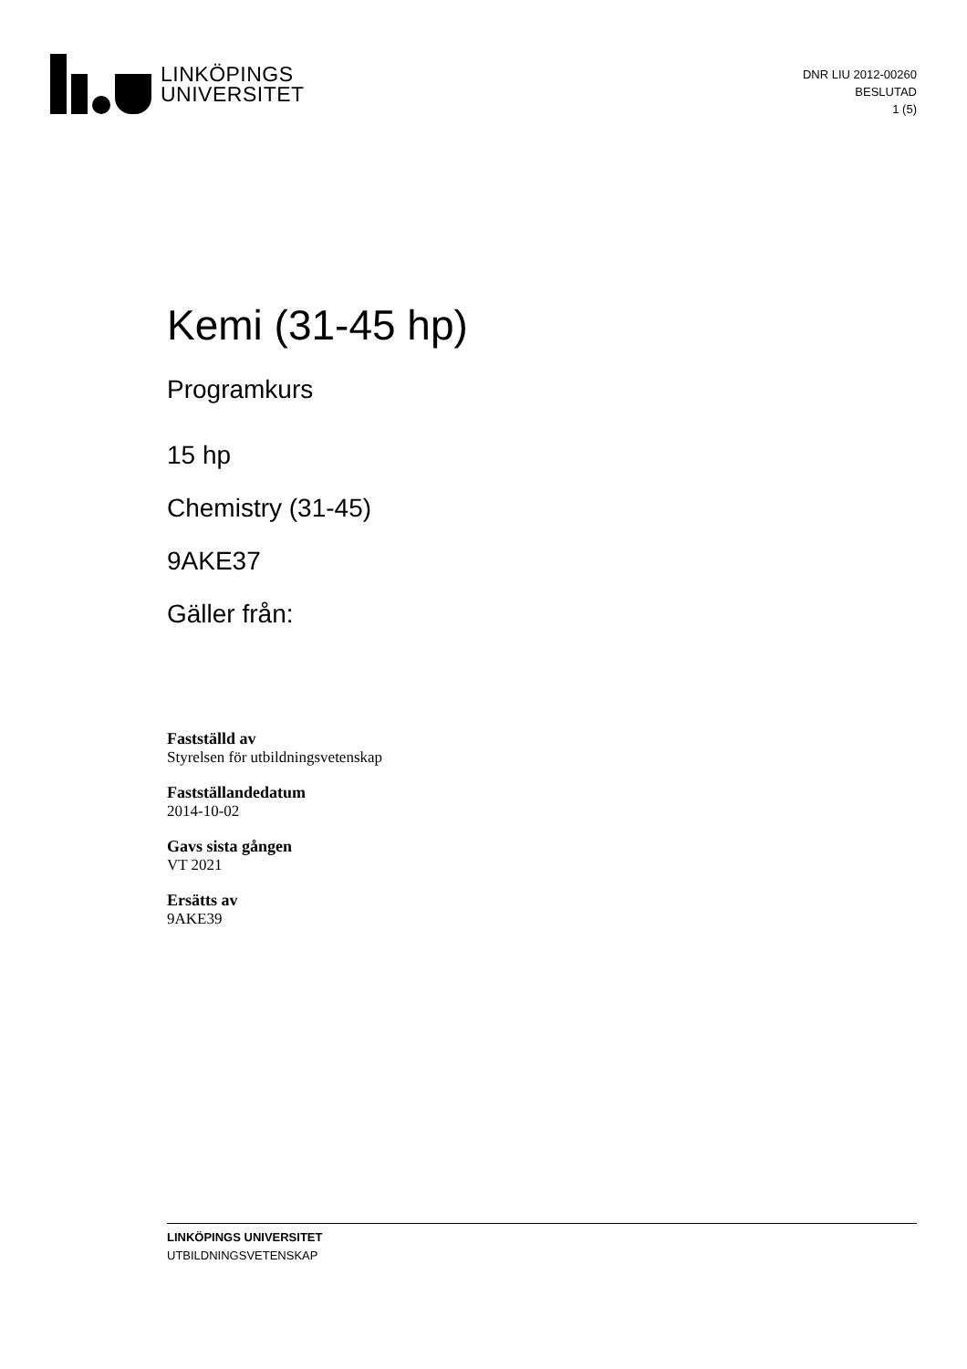LINKÖPINGS
UNIVERSITET
DNR LIU 2012-00260
BESLUTAD
1 (5)
Kemi (31-45 hp)
Programkurs
15 hp
Chemistry (31-45)
9AKE37
Gäller från:
Fastställd av
Styrelsen för utbildningsvetenskap
Fastställandedatum
2014-10-02
Gavs sista gången
VT 2021
Ersätts av
9AKE39
LINKÖPINGS UNIVERSITET
UTBILDNINGSVETENSKAP